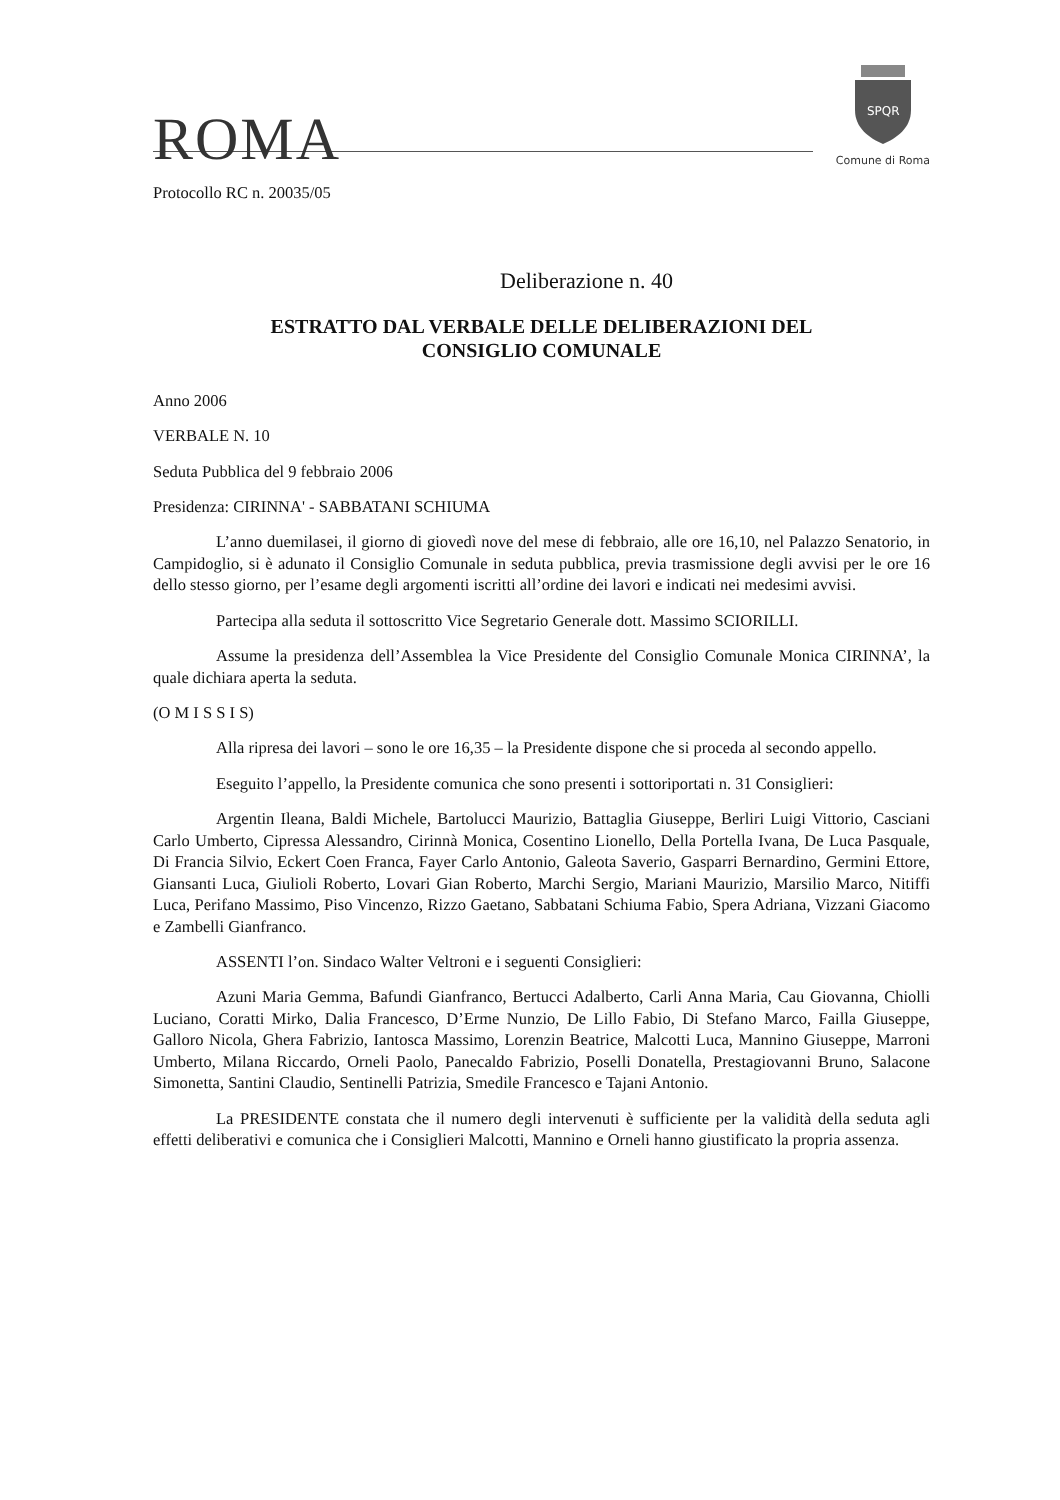ROMA
SPQR
Comune di Roma
Protocollo RC n. 20035/05
Deliberazione n. 40
ESTRATTO DAL VERBALE DELLE DELIBERAZIONI DEL
CONSIGLIO COMUNALE
Anno 2006
VERBALE N. 10
Seduta Pubblica del 9 febbraio 2006
Presidenza: CIRINNA' - SABBATANI SCHIUMA
L’anno duemilasei, il giorno di giovedì nove del mese di febbraio, alle ore 16,10, nel Palazzo Senatorio, in Campidoglio, si è adunato il Consiglio Comunale in seduta pubblica, previa trasmissione degli avvisi per le ore 16 dello stesso giorno, per l’esame degli argomenti iscritti all’ordine dei lavori e indicati nei medesimi avvisi.
Partecipa alla seduta il sottoscritto Vice Segretario Generale dott. Massimo SCIORILLI.
Assume la presidenza dell’Assemblea la Vice Presidente del Consiglio Comunale Monica CIRINNA’, la quale dichiara aperta la seduta.
(O M I S S I S)
Alla ripresa dei lavori – sono le ore 16,35 – la Presidente dispone che si proceda al secondo appello.
Eseguito l’appello, la Presidente comunica che sono presenti i sottoriportati n. 31 Consiglieri:
Argentin Ileana, Baldi Michele, Bartolucci Maurizio, Battaglia Giuseppe, Berliri Luigi Vittorio, Casciani Carlo Umberto, Cipressa Alessandro, Cirinnà Monica, Cosentino Lionello, Della Portella Ivana, De Luca Pasquale, Di Francia Silvio, Eckert Coen Franca, Fayer Carlo Antonio, Galeota Saverio, Gasparri Bernardino, Germini Ettore, Giansanti Luca, Giulioli Roberto, Lovari Gian Roberto, Marchi Sergio, Mariani Maurizio, Marsilio Marco, Nitiffi Luca, Perifano Massimo, Piso Vincenzo, Rizzo Gaetano, Sabbatani Schiuma Fabio, Spera Adriana, Vizzani Giacomo e Zambelli Gianfranco.
ASSENTI l’on. Sindaco Walter Veltroni e i seguenti Consiglieri:
Azuni Maria Gemma, Bafundi Gianfranco, Bertucci Adalberto, Carli Anna Maria, Cau Giovanna, Chiolli Luciano, Coratti Mirko, Dalia Francesco, D’Erme Nunzio, De Lillo Fabio, Di Stefano Marco, Failla Giuseppe, Galloro Nicola, Ghera Fabrizio, Iantosca Massimo, Lorenzin Beatrice, Malcotti Luca, Mannino Giuseppe, Marroni Umberto, Milana Riccardo, Orneli Paolo, Panecaldo Fabrizio, Poselli Donatella, Prestagiovanni Bruno, Salacone Simonetta, Santini Claudio, Sentinelli Patrizia, Smedile Francesco e Tajani Antonio.
La PRESIDENTE constata che il numero degli intervenuti è sufficiente per la validità della seduta agli effetti deliberativi e comunica che i Consiglieri Malcotti, Mannino e Orneli hanno giustificato la propria assenza.